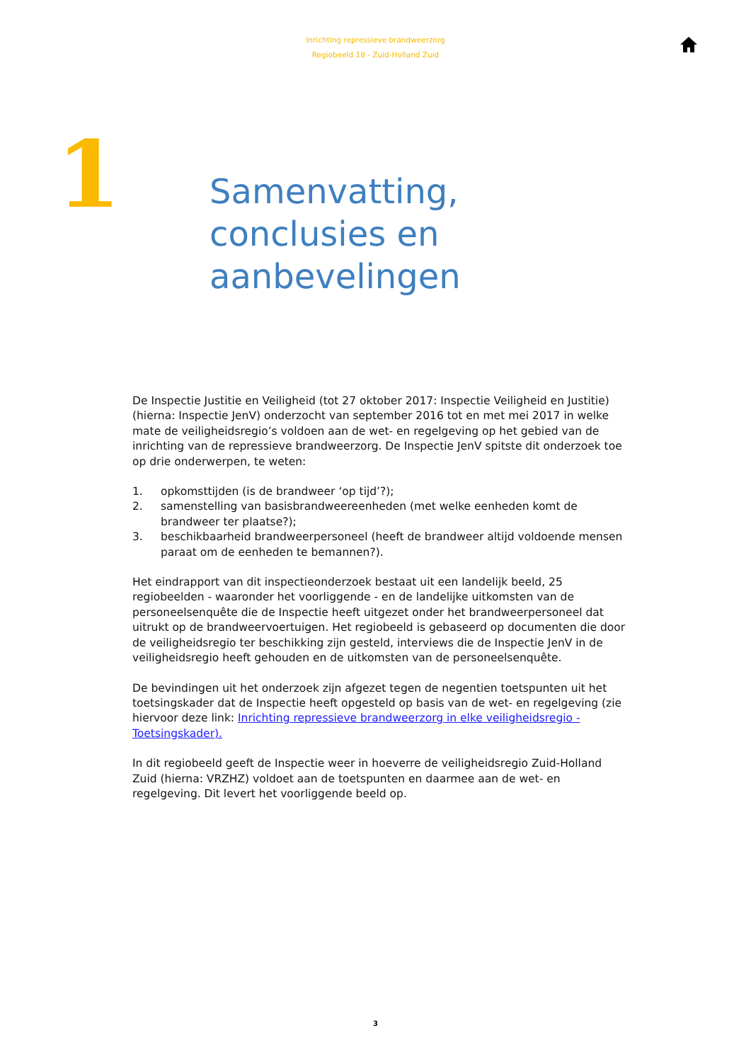Inrichting repressieve brandweerzorg
Regiobeeld 18 - Zuid-Holland Zuid
1
Samenvatting,
conclusies en
aanbevelingen
De Inspectie Justitie en Veiligheid (tot 27 oktober 2017: Inspectie Veiligheid en Justitie) (hierna: Inspectie JenV) onderzocht van september 2016 tot en met mei 2017 in welke mate de veiligheidsregio’s voldoen aan de wet- en regelgeving op het gebied van de inrichting van de repressieve brandweerzorg. De Inspectie JenV spitste dit onderzoek toe op drie onderwerpen, te weten:
1. opkomsttijden (is de brandweer ‘op tijd’?);
2. samenstelling van basisbrandweereenheden (met welke eenheden komt de brandweer ter plaatse?);
3. beschikbaarheid brandweerpersoneel (heeft de brandweer altijd voldoende mensen paraat om de eenheden te bemannen?).
Het eindrapport van dit inspectieonderzoek bestaat uit een landelijk beeld, 25 regiobeelden - waaronder het voorliggende - en de landelijke uitkomsten van de personeelsenquête die de Inspectie heeft uitgezet onder het brandweerpersoneel dat uitrukt op de brandweervoertuigen. Het regiobeeld is gebaseerd op documenten die door de veiligheidsregio ter beschikking zijn gesteld, interviews die de Inspectie JenV in de veiligheidsregio heeft gehouden en de uitkomsten van de personeelsenquête.
De bevindingen uit het onderzoek zijn afgezet tegen de negentien toetspunten uit het toetsingskader dat de Inspectie heeft opgesteld op basis van de wet- en regelgeving (zie hiervoor deze link: Inrichting repressieve brandweerzorg in elke veiligheidsregio - Toetsingskader).
In dit regiobeeld geeft de Inspectie weer in hoeverre de veiligheidsregio Zuid-Holland Zuid (hierna: VRZHZ) voldoet aan de toetspunten en daarmee aan de wet- en regelgeving. Dit levert het voorliggende beeld op.
3